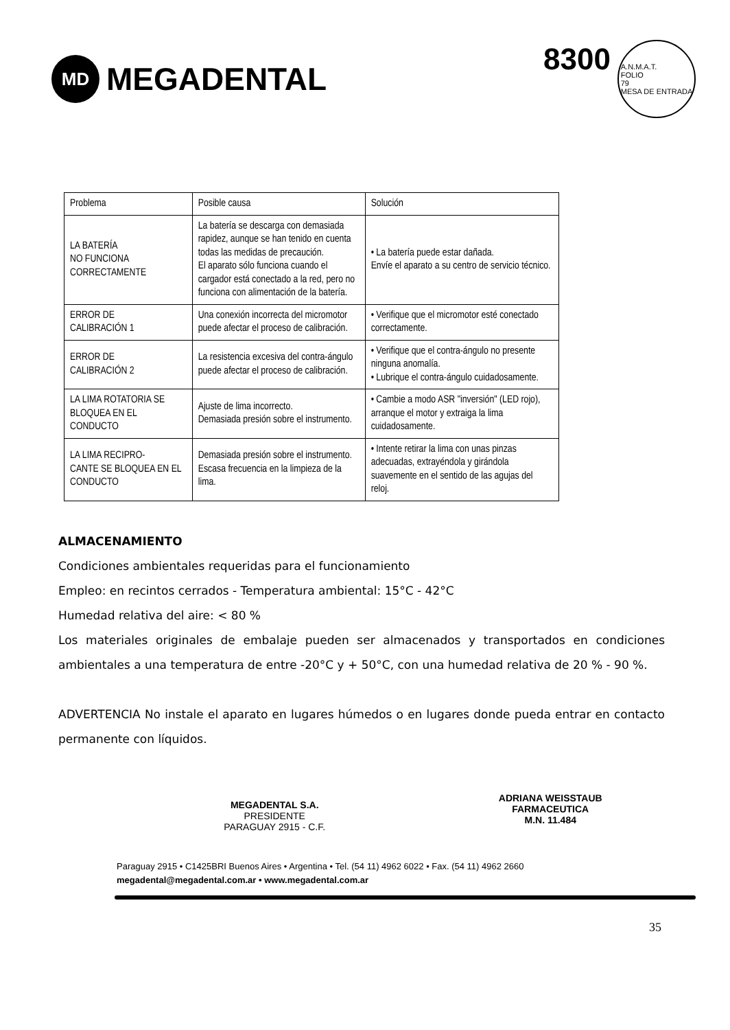MD
MEGADENTAL
8300 A.N.M.A.T.
FOLIO
79
MESA DE ENTRADA
| Problema | Posible causa | Solución |
| LA BATERÍA NO FUNCIONA CORRECTAMENTE | La batería se descarga con demasiada rapidez, aunque se han tenido en cuenta todas las medidas de precaución. El aparato sólo funciona cuando el cargador está conectado a la red, pero no funciona con alimentación de la batería. | • La batería puede estar dañada. Envíe el aparato a su centro de servicio técnico. |
| ERROR DE CALIBRACIÓN 1 | Una conexión incorrecta del micromotor puede afectar el proceso de calibración. | • Verifique que el micromotor esté conectado correctamente. |
| ERROR DE CALIBRACIÓN 2 | La resistencia excesiva del contra-ángulo puede afectar el proceso de calibración. | • Verifique que el contra-ángulo no presente ninguna anomalía. • Lubrique el contra-ángulo cuidadosamente. |
| LA LIMA ROTATORIA SE BLOQUEA EN EL CONDUCTO | Ajuste de lima incorrecto. Demasiada presión sobre el instrumento. | • Cambie a modo ASR "inversión" (LED rojo), arranque el motor y extraiga la lima cuidadosamente. |
| LA LIMA RECIPRO- CANTE SE BLOQUEA EN EL CONDUCTO | Demasiada presión sobre el instrumento. Escasa frecuencia en la limpieza de la lima. | • Intente retirar la lima con unas pinzas adecuadas, extrayéndola y girándola suavemente en el sentido de las agujas del reloj. |
ALMACENAMIENTO
Condiciones ambientales requeridas para el funcionamiento
Empleo: en recintos cerrados - Temperatura ambiental: 15°C - 42°C
Humedad relativa del aire: < 80 %
Los materiales originales de embalaje pueden ser almacenados y transportados en condiciones ambientales a una temperatura de entre -20°C y + 50°C, con una humedad relativa de 20 % - 90 %.
ADVERTENCIA No instale el aparato en lugares húmedos o en lugares donde pueda entrar en contacto permanente con líquidos.
MEGADENTAL S.A.
PRESIDENTE
PARAGUAY 2915 - C.F.
ADRIANA WEISSTAUB
FARMACEUTICA
M.N. 11.484
Paraguay 2915 • C1425BRI Buenos Aires • Argentina • Tel. (54 11) 4962 6022 • Fax. (54 11) 4962 2660
megadental@megadental.com.ar • www.megadental.com.ar
35